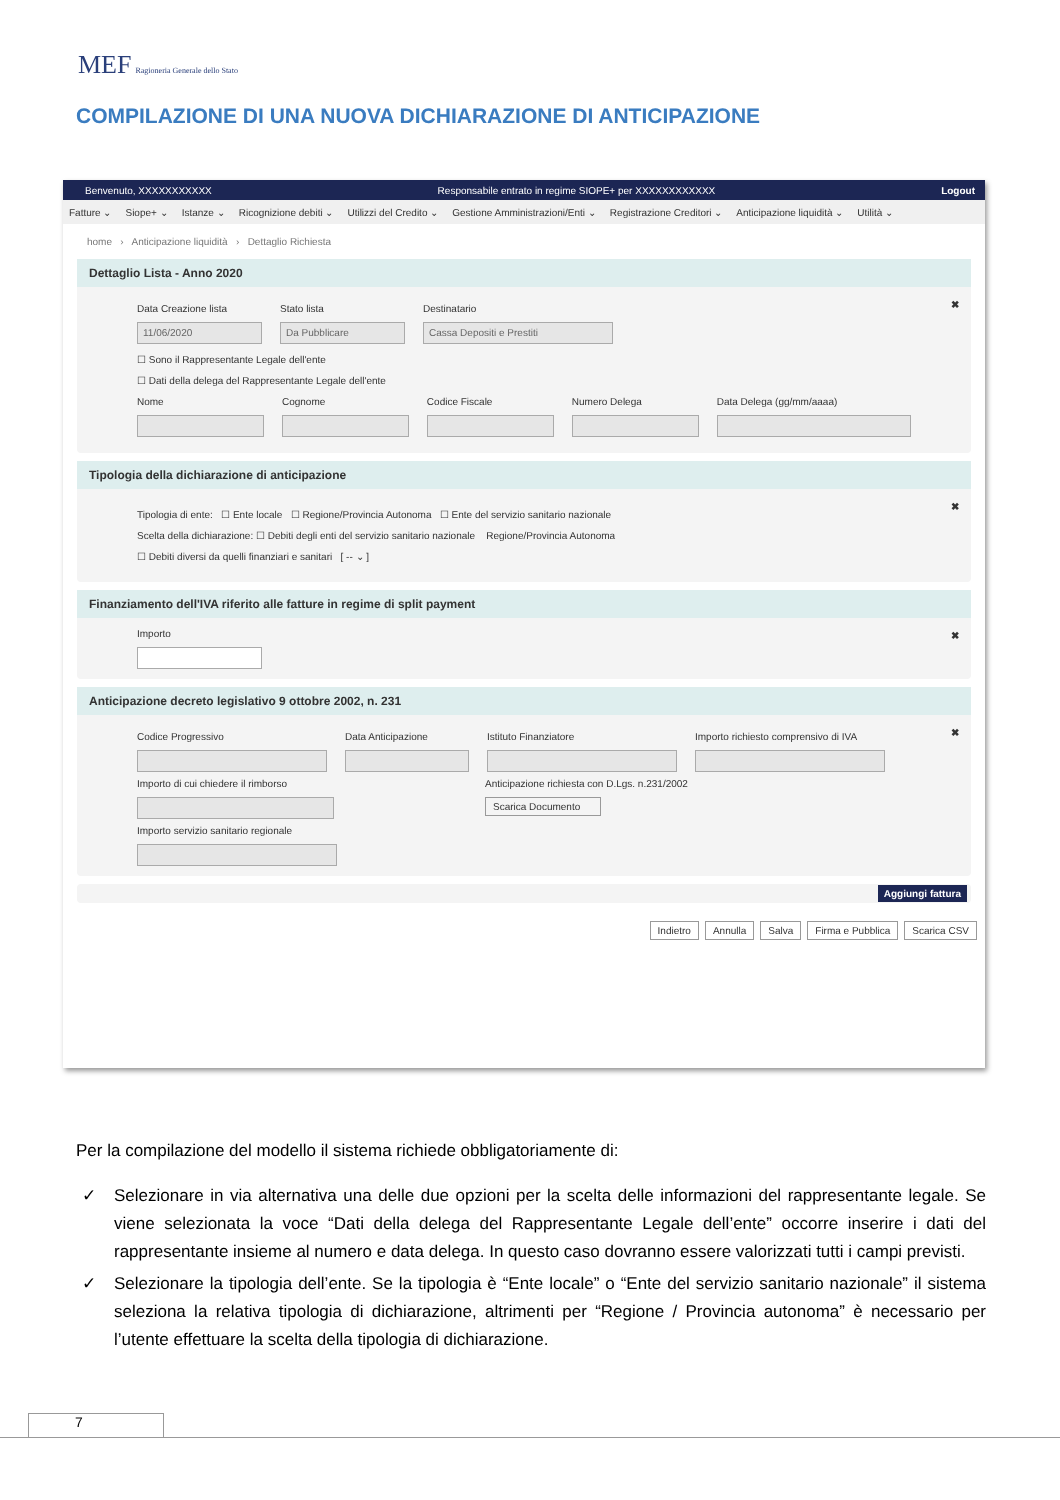MEF Ragioneria Generale dello Stato
COMPILAZIONE DI UNA NUOVA DICHIARAZIONE DI ANTICIPAZIONE
Benvenuto, XXXXXXXXXXX Responsabile entrato in regime SIOPE+ per XXXXXXXXXXXX Logout
Fatture ⌄ Siope+ ⌄ Istanze ⌄ Ricognizione debiti ⌄ Utilizzi del Credito ⌄ Gestione Amministrazioni/Enti ⌄ Registrazione Creditori ⌄ Anticipazione liquidità ⌄ Utilità ⌄
home › Anticipazione liquidità › Dettaglio Richiesta
Dettaglio Lista - Anno 2020
✖
Data Creazione lista
11/06/2020
Stato lista
Da Pubblicare
Destinatario
Cassa Depositi e Prestiti
☐ Sono il Rappresentante Legale dell'ente
☐ Dati della delega del Rappresentante Legale dell'ente
Nome Cognome Codice Fiscale Numero Delega Data Delega (gg/mm/aaaa)
Tipologia della dichiarazione di anticipazione
✖
Tipologia di ente: ☐ Ente locale ☐ Regione/Provincia Autonoma ☐ Ente del servizio sanitario nazionale
Scelta della dichiarazione: ☐ Debiti degli enti del servizio sanitario nazionale Regione/Provincia Autonoma
☐ Debiti diversi da quelli finanziari e sanitari [ -- ⌄ ]
Finanziamento dell'IVA riferito alle fatture in regime di split payment
✖
Importo
Anticipazione decreto legislativo 9 ottobre 2002, n. 231
✖
Codice Progressivo Data Anticipazione Istituto Finanziatore Importo richiesto comprensivo di IVA
Importo di cui chiedere il rimborso Anticipazione richiesta con D.Lgs. n.231/2002
Scarica Documento
Importo servizio sanitario regionale
Aggiungi fattura
Indietro Annulla Salva Firma e Pubblica Scarica CSV
Per la compilazione del modello il sistema richiede obbligatoriamente di:
✓ Selezionare in via alternativa una delle due opzioni per la scelta delle informazioni del rappresentante legale. Se viene selezionata la voce “Dati della delega del Rappresentante Legale dell’ente” occorre inserire i dati del rappresentante insieme al numero e data delega. In questo caso dovranno essere valorizzati tutti i campi previsti.
✓ Selezionare la tipologia dell’ente. Se la tipologia è “Ente locale” o “Ente del servizio sanitario nazionale” il sistema seleziona la relativa tipologia di dichiarazione, altrimenti per “Regione / Provincia autonoma” è necessario per l’utente effettuare la scelta della tipologia di dichiarazione.
7